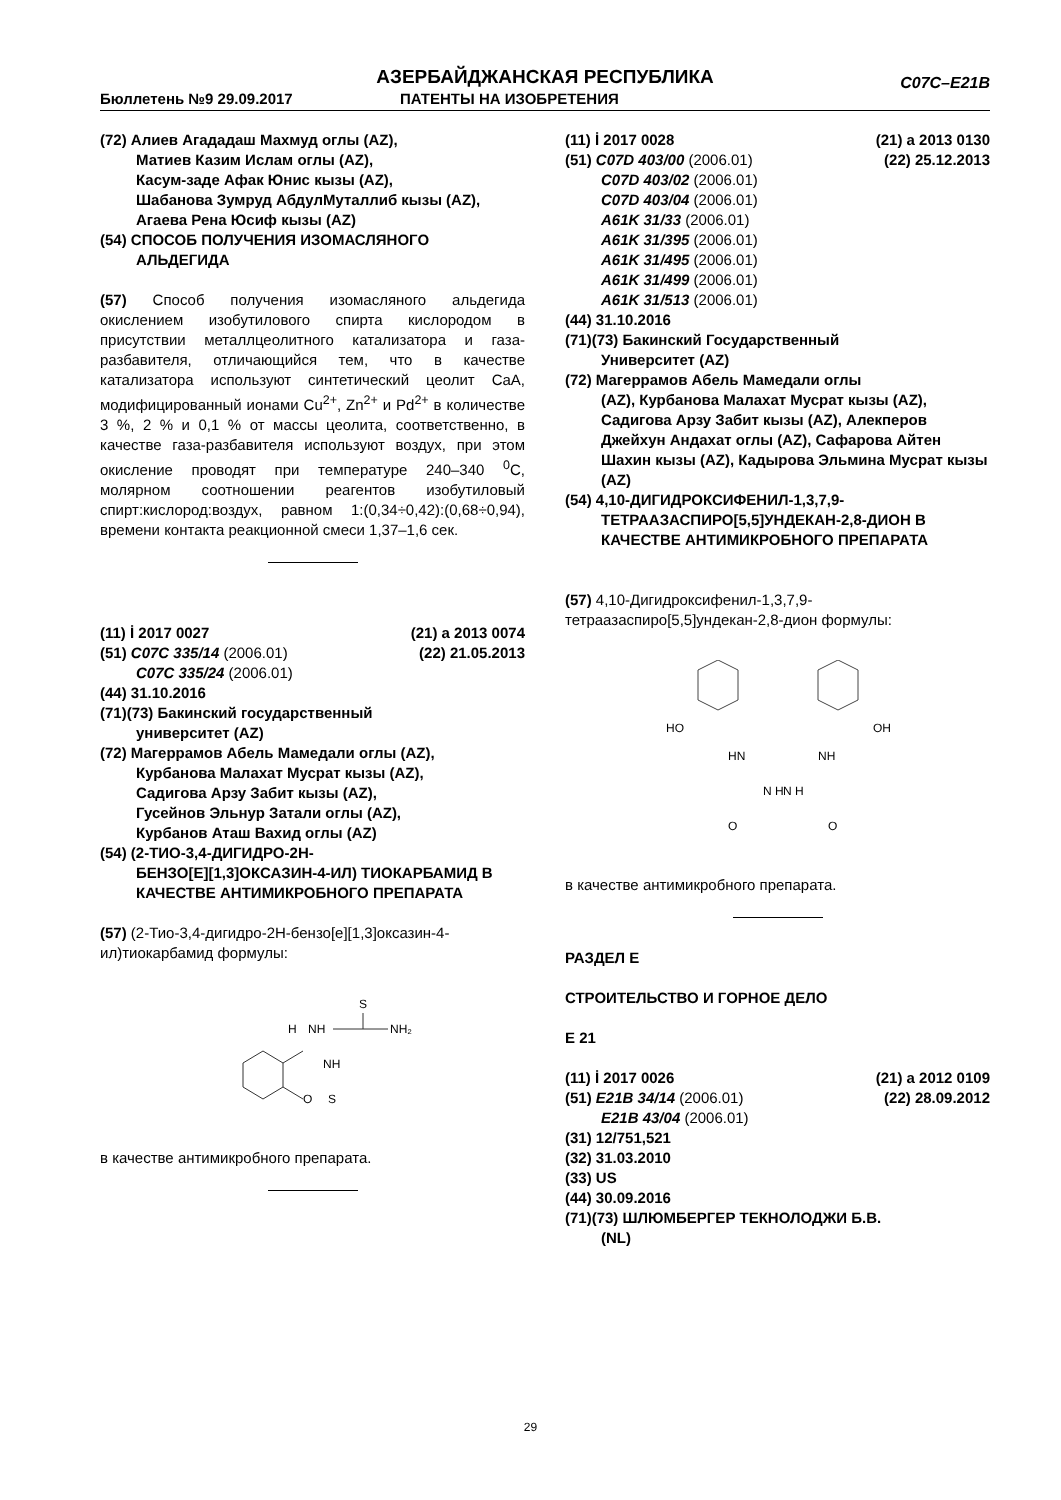АЗЕРБАЙДЖАНСКАЯ РЕСПУБЛИКА
Бюллетень №9 29.09.2017 ПАТЕНТЫ НА ИЗОБРЕТЕНИЯ
C07C–E21B
(72) Алиев Агададаш Махмуд оглы (AZ),
Матиев Казим Ислам оглы (AZ),
Касум-заде Афак Юнис кызы (AZ),
Шабанова Зумруд АбдулМуталлиб кызы (AZ), Агаева Рена Юсиф кызы (AZ)
(54) СПОСОБ ПОЛУЧЕНИЯ ИЗОМАСЛЯНОГО
АЛЬДЕГИДА
(57) Способ получения изомасляного альдегида окислением изобутилового спирта кислородом в присутствии металлцеолитного катализатора и газа-разбавителя, отличающийся тем, что в качестве катализатора используют синтетический цеолит CaA, модифицированный ионами Cu<sup>2+</sup>, Zn<sup>2+</sup> и Pd<sup>2+</sup> в количестве 3 %, 2 % и 0,1 % от массы цеолита, соответственно, в качестве газа-разбавителя используют воздух, при этом окисление проводят при температуре 240–340 <sup>0</sup>C, молярном соотношении реагентов изобутиловый спирт:кислород:воздух, равном 1:(0,34÷0,42):(0,68÷0,94), времени контакта реакционной смеси 1,37–1,6 сек.
(11) İ 2017 0027 (21) a 2013 0074
(51) C07C 335/14 (2006.01) (22) 21.05.2013
C07C 335/24 (2006.01)
(44) 31.10.2016
(71)(73) Бакинский государственный
университет (AZ)
(72) Магеррамов Абель Мамедали оглы (AZ),
Курбанова Малахат Мусрат кызы (AZ),
Садигова Арзу Забит кызы (AZ),
Гусейнов Эльнур Затали оглы (AZ),
Курбанов Аташ Вахид оглы (AZ)
(54) (2-ТИО-3,4-ДИГИДРО-2H-
БЕНЗО[E][1,3]ОКСАЗИН-4-ИЛ) ТИОКАРБАМИД В КАЧЕСТВЕ АНТИМИКРОБНОГО ПРЕПАРАТА
(57) (2-Тио-3,4-дигидро-2H-бензо[e][1,3]оксазин-4-ил)тиокарбамид формулы:
O
NH
S
H
NH
S
NH₂
в качестве антимикробного препарата.
(11) İ 2017 0028 (21) a 2013 0130
(51) C07D 403/00 (2006.01) (22) 25.12.2013
C07D 403/02 (2006.01)
C07D 403/04 (2006.01)
A61K 31/33 (2006.01)
A61K 31/395 (2006.01)
A61K 31/495 (2006.01)
A61K 31/499 (2006.01)
A61K 31/513 (2006.01)
(44) 31.10.2016
(71)(73) Бакинский Государственный
Университет (AZ)
(72) Магеррамов Абель Мамедали оглы
(AZ), Курбанова Малахат Мусрат кызы (AZ), Садигова Арзу Забит кызы (AZ), Алекперов Джейхун Андахат оглы (AZ), Сафарова Айтен Шахин кызы (AZ), Кадырова Эльмина Мусрат кызы (AZ)
(54) 4,10-ДИГИДРОКСИФЕНИЛ-1,3,7,9-
ТЕТРААЗАСПИРО[5,5]УНДЕКАН-2,8-ДИОН В КАЧЕСТВЕ АНТИМИКРОБНОГО ПРЕПАРАТА
(57) 4,10-Дигидроксифенил-1,3,7,9-тетраазаспиро[5,5]ундекан-2,8-дион формулы:
HO
OH
HN
NH
N H
N H
O
O
в качестве антимикробного препарата.
РАЗДЕЛ E
СТРОИТЕЛЬСТВО И ГОРНОЕ ДЕЛО
E 21
(11) İ 2017 0026 (21) a 2012 0109
(51) E21B 34/14 (2006.01) (22) 28.09.2012
E21B 43/04 (2006.01)
(31) 12/751,521
(32) 31.03.2010
(33) US
(44) 30.09.2016
(71)(73) ШЛЮМБЕРГЕР ТЕКНОЛОДЖИ Б.В.
(NL)
29